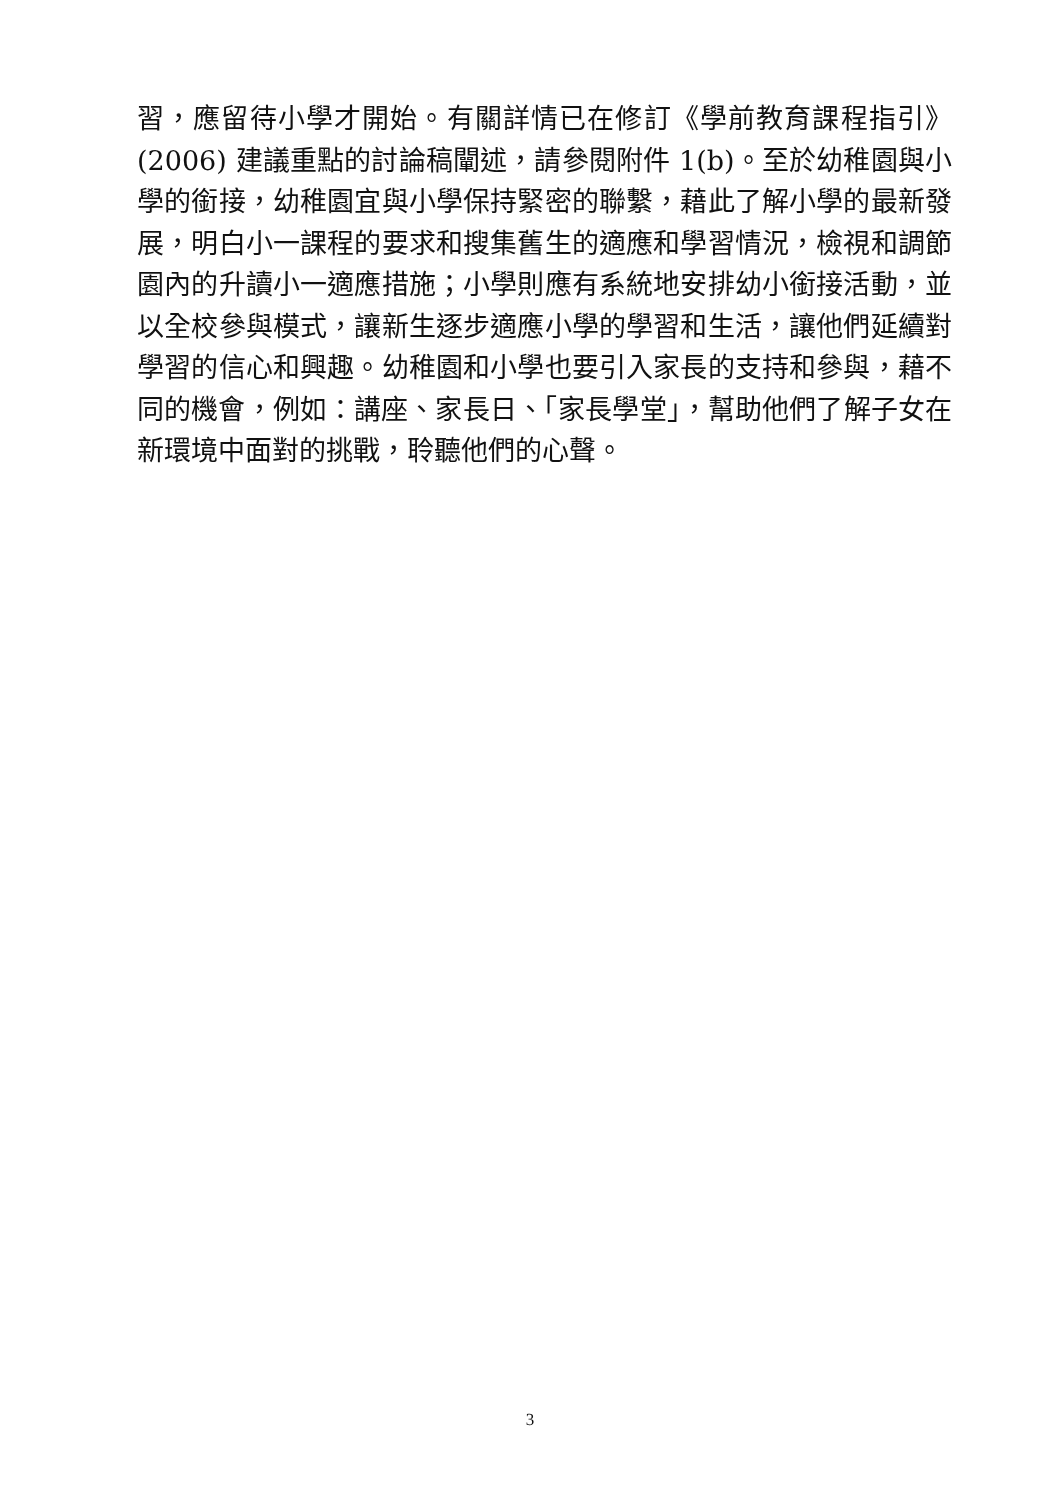習，應留待小學才開始。有關詳情已在修訂《學前教育課程指引》(2006) 建議重點的討論稿闡述，請參閱附件 1(b)。至於幼稚園與小學的銜接，幼稚園宜與小學保持緊密的聯繫，藉此了解小學的最新發展，明白小一課程的要求和搜集舊生的適應和學習情況，檢視和調節園內的升讀小一適應措施；小學則應有系統地安排幼小銜接活動，並以全校參與模式，讓新生逐步適應小學的學習和生活，讓他們延續對學習的信心和興趣。幼稚園和小學也要引入家長的支持和參與，藉不同的機會，例如：講座、家長日、「家長學堂」，幫助他們了解子女在新環境中面對的挑戰，聆聽他們的心聲。
3